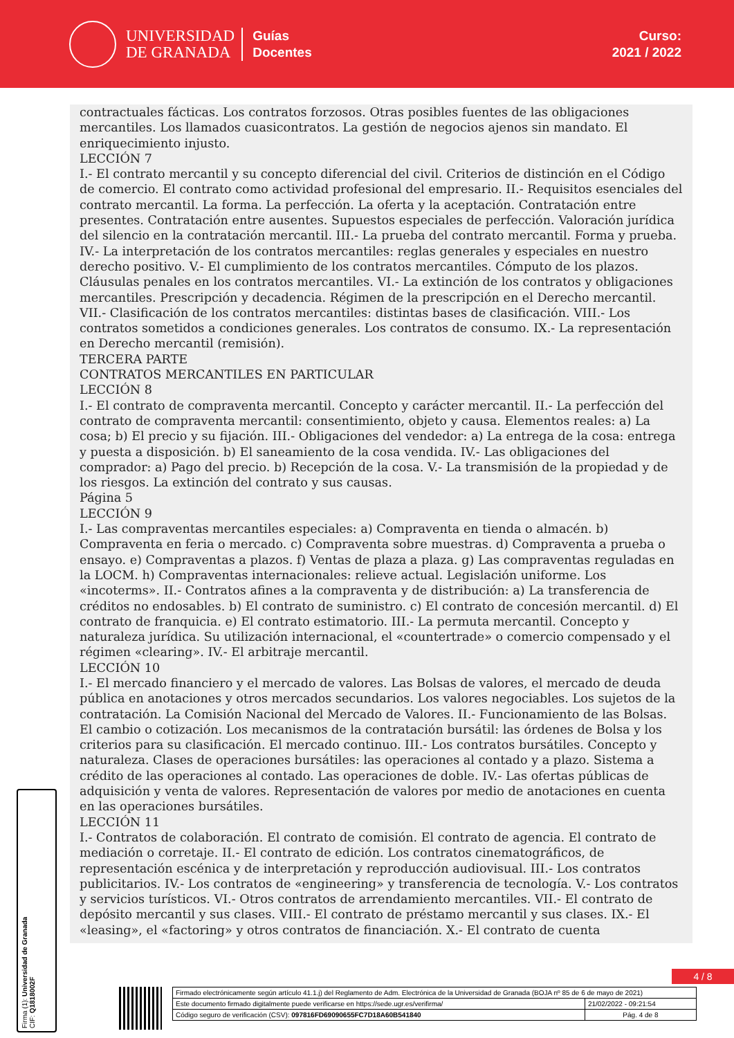UNIVERSIDAD
DE GRANADA
Guías
Docentes
Curso:
2021 / 2022
contractuales fácticas. Los contratos forzosos. Otras posibles fuentes de las obligaciones mercantiles. Los llamados cuasicontratos. La gestión de negocios ajenos sin mandato. El enriquecimiento injusto.
LECCIÓN 7
I.- El contrato mercantil y su concepto diferencial del civil. Criterios de distinción en el Código de comercio. El contrato como actividad profesional del empresario. II.- Requisitos esenciales del contrato mercantil. La forma. La perfección. La oferta y la aceptación. Contratación entre presentes. Contratación entre ausentes. Supuestos especiales de perfección. Valoración jurídica del silencio en la contratación mercantil. III.- La prueba del contrato mercantil. Forma y prueba. IV.- La interpretación de los contratos mercantiles: reglas generales y especiales en nuestro derecho positivo. V.- El cumplimiento de los contratos mercantiles. Cómputo de los plazos. Cláusulas penales en los contratos mercantiles. VI.- La extinción de los contratos y obligaciones mercantiles. Prescripción y decadencia. Régimen de la prescripción en el Derecho mercantil. VII.- Clasificación de los contratos mercantiles: distintas bases de clasificación. VIII.- Los contratos sometidos a condiciones generales. Los contratos de consumo. IX.- La representación en Derecho mercantil (remisión).
TERCERA PARTE
CONTRATOS MERCANTILES EN PARTICULAR
LECCIÓN 8
I.- El contrato de compraventa mercantil. Concepto y carácter mercantil. II.- La perfección del contrato de compraventa mercantil: consentimiento, objeto y causa. Elementos reales: a) La cosa; b) El precio y su fijación. III.- Obligaciones del vendedor: a) La entrega de la cosa: entrega y puesta a disposición. b) El saneamiento de la cosa vendida. IV.- Las obligaciones del comprador: a) Pago del precio. b) Recepción de la cosa. V.- La transmisión de la propiedad y de los riesgos. La extinción del contrato y sus causas.
Página 5
LECCIÓN 9
I.- Las compraventas mercantiles especiales: a) Compraventa en tienda o almacén. b) Compraventa en feria o mercado. c) Compraventa sobre muestras. d) Compraventa a prueba o ensayo. e) Compraventas a plazos. f) Ventas de plaza a plaza. g) Las compraventas reguladas en la LOCM. h) Compraventas internacionales: relieve actual. Legislación uniforme. Los «incoterms». II.- Contratos afines a la compraventa y de distribución: a) La transferencia de créditos no endosables. b) El contrato de suministro. c) El contrato de concesión mercantil. d) El contrato de franquicia. e) El contrato estimatorio. III.- La permuta mercantil. Concepto y naturaleza jurídica. Su utilización internacional, el «countertrade» o comercio compensado y el régimen «clearing». IV.- El arbitraje mercantil.
LECCIÓN 10
I.- El mercado financiero y el mercado de valores. Las Bolsas de valores, el mercado de deuda pública en anotaciones y otros mercados secundarios. Los valores negociables. Los sujetos de la contratación. La Comisión Nacional del Mercado de Valores. II.- Funcionamiento de las Bolsas. El cambio o cotización. Los mecanismos de la contratación bursátil: las órdenes de Bolsa y los criterios para su clasificación. El mercado continuo. III.- Los contratos bursátiles. Concepto y naturaleza. Clases de operaciones bursátiles: las operaciones al contado y a plazo. Sistema a crédito de las operaciones al contado. Las operaciones de doble. IV.- Las ofertas públicas de adquisición y venta de valores. Representación de valores por medio de anotaciones en cuenta en las operaciones bursátiles.
LECCIÓN 11
I.- Contratos de colaboración. El contrato de comisión. El contrato de agencia. El contrato de mediación o corretaje. II.- El contrato de edición. Los contratos cinematográficos, de representación escénica y de interpretación y reproducción audiovisual. III.- Los contratos publicitarios. IV.- Los contratos de «engineering» y transferencia de tecnología. V.- Los contratos y servicios turísticos. VI.- Otros contratos de arrendamiento mercantiles. VII.- El contrato de depósito mercantil y sus clases. VIII.- El contrato de préstamo mercantil y sus clases. IX.- El «leasing», el «factoring» y otros contratos de financiación. X.- El contrato de cuenta
Firma (1): Universidad de Granada
CIF: Q1818002F
4 / 8
| Firmado electrónicamente según artículo 41.1.j) del Reglamento de Adm. Electrónica de la Universidad de Granada (BOJA nº 85 de 6 de mayo de 2021) | |
| Este documento firmado digitalmente puede verificarse en https://sede.ugr.es/verifirma/ | 21/02/2022 - 09:21:54 |
| Código seguro de verificación (CSV): 097816FD69090655FC7D18A60B541840 | Pág. 4 de 8 |